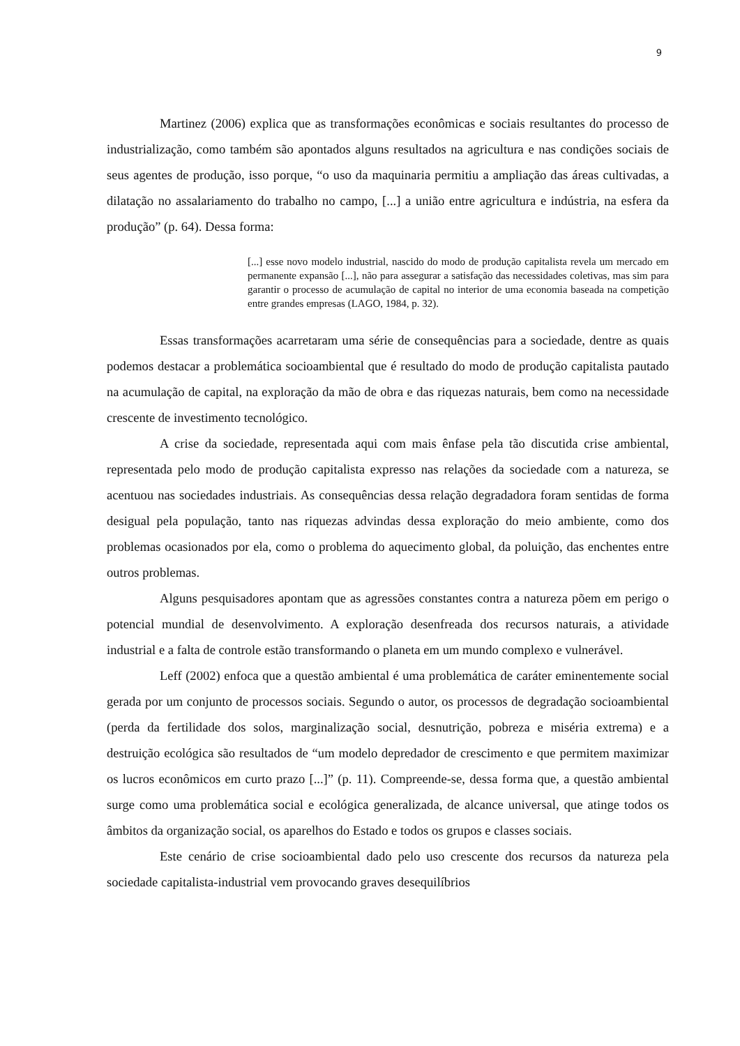9
Martinez (2006) explica que as transformações econômicas e sociais resultantes do processo de industrialização, como também são apontados alguns resultados na agricultura e nas condições sociais de seus agentes de produção, isso porque, “o uso da maquinaria permitiu a ampliação das áreas cultivadas, a dilatação no assalariamento do trabalho no campo, [...] a união entre agricultura e indústria, na esfera da produção” (p. 64). Dessa forma:
[...] esse novo modelo industrial, nascido do modo de produção capitalista revela um mercado em permanente expansão [...], não para assegurar a satisfação das necessidades coletivas, mas sim para garantir o processo de acumulação de capital no interior de uma economia baseada na competição entre grandes empresas (LAGO, 1984, p. 32).
Essas transformações acarretaram uma série de consequências para a sociedade, dentre as quais podemos destacar a problemática socioambiental que é resultado do modo de produção capitalista pautado na acumulação de capital, na exploração da mão de obra e das riquezas naturais, bem como na necessidade crescente de investimento tecnológico.
A crise da sociedade, representada aqui com mais ênfase pela tão discutida crise ambiental, representada pelo modo de produção capitalista expresso nas relações da sociedade com a natureza, se acentuou nas sociedades industriais. As consequências dessa relação degradadora foram sentidas de forma desigual pela população, tanto nas riquezas advindas dessa exploração do meio ambiente, como dos problemas ocasionados por ela, como o problema do aquecimento global, da poluição, das enchentes entre outros problemas.
Alguns pesquisadores apontam que as agressões constantes contra a natureza põem em perigo o potencial mundial de desenvolvimento. A exploração desenfreada dos recursos naturais, a atividade industrial e a falta de controle estão transformando o planeta em um mundo complexo e vulnerável.
Leff (2002) enfoca que a questão ambiental é uma problemática de caráter eminentemente social gerada por um conjunto de processos sociais. Segundo o autor, os processos de degradação socioambiental (perda da fertilidade dos solos, marginalização social, desnutrição, pobreza e miséria extrema) e a destruição ecológica são resultados de “um modelo depredador de crescimento e que permitem maximizar os lucros econômicos em curto prazo [...]” (p. 11). Compreende-se, dessa forma que, a questão ambiental surge como uma problemática social e ecológica generalizada, de alcance universal, que atinge todos os âmbitos da organização social, os aparelhos do Estado e todos os grupos e classes sociais.
Este cenário de crise socioambiental dado pelo uso crescente dos recursos da natureza pela sociedade capitalista-industrial vem provocando graves desequilíbrios